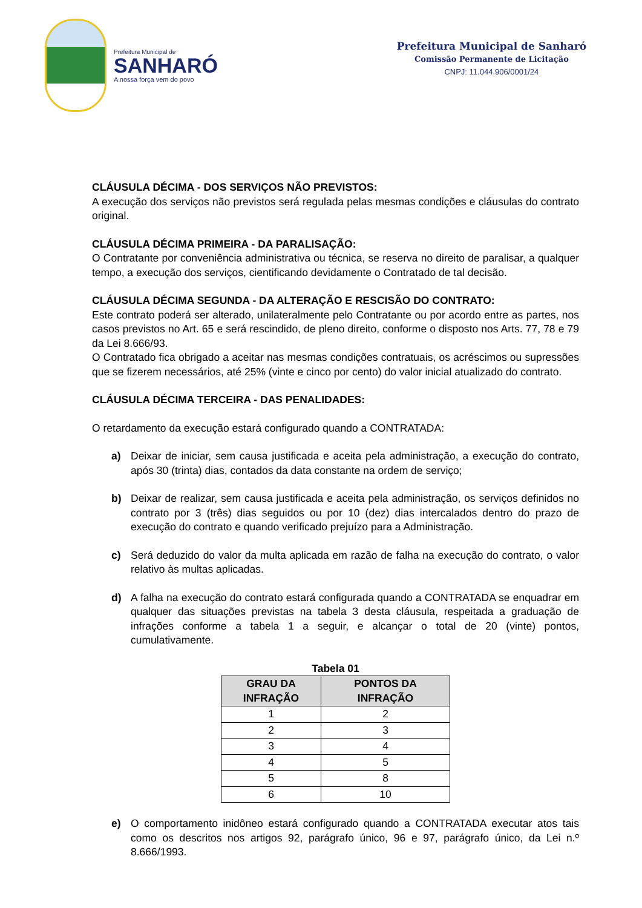Prefeitura Municipal de
SANHARÓ
A nossa força vem do povo
Prefeitura Municipal de Sanharó
Comissão Permanente de Licitação
CNPJ: 11.044.906/0001/24
CLÁUSULA DÉCIMA - DOS SERVIÇOS NÃO PREVISTOS:
A execução dos serviços não previstos será regulada pelas mesmas condições e cláusulas do contrato original.
CLÁUSULA DÉCIMA PRIMEIRA - DA PARALISAÇÃO:
O Contratante por conveniência administrativa ou técnica, se reserva no direito de paralisar, a qualquer tempo, a execução dos serviços, cientificando devidamente o Contratado de tal decisão.
CLÁUSULA DÉCIMA SEGUNDA - DA ALTERAÇÃO E RESCISÃO DO CONTRATO:
Este contrato poderá ser alterado, unilateralmente pelo Contratante ou por acordo entre as partes, nos casos previstos no Art. 65 e será rescindido, de pleno direito, conforme o disposto nos Arts. 77, 78 e 79 da Lei 8.666/93.
O Contratado fica obrigado a aceitar nas mesmas condições contratuais, os acréscimos ou supressões que se fizerem necessários, até 25% (vinte e cinco por cento) do valor inicial atualizado do contrato.
CLÁUSULA DÉCIMA TERCEIRA - DAS PENALIDADES:
O retardamento da execução estará configurado quando a CONTRATADA:
a) Deixar de iniciar, sem causa justificada e aceita pela administração, a execução do contrato, após 30 (trinta) dias, contados da data constante na ordem de serviço;
b) Deixar de realizar, sem causa justificada e aceita pela administração, os serviços definidos no contrato por 3 (três) dias seguidos ou por 10 (dez) dias intercalados dentro do prazo de execução do contrato e quando verificado prejuízo para a Administração.
c) Será deduzido do valor da multa aplicada em razão de falha na execução do contrato, o valor relativo às multas aplicadas.
d) A falha na execução do contrato estará configurada quando a CONTRATADA se enquadrar em qualquer das situações previstas na tabela 3 desta cláusula, respeitada a graduação de infrações conforme a tabela 1 a seguir, e alcançar o total de 20 (vinte) pontos, cumulativamente.
Tabela 01
| GRAU DA INFRAÇÃO | PONTOS DA INFRAÇÃO |
| --- | --- |
| 1 | 2 |
| 2 | 3 |
| 3 | 4 |
| 4 | 5 |
| 5 | 8 |
| 6 | 10 |
e) O comportamento inidôneo estará configurado quando a CONTRATADA executar atos tais como os descritos nos artigos 92, parágrafo único, 96 e 97, parágrafo único, da Lei n.º 8.666/1993.